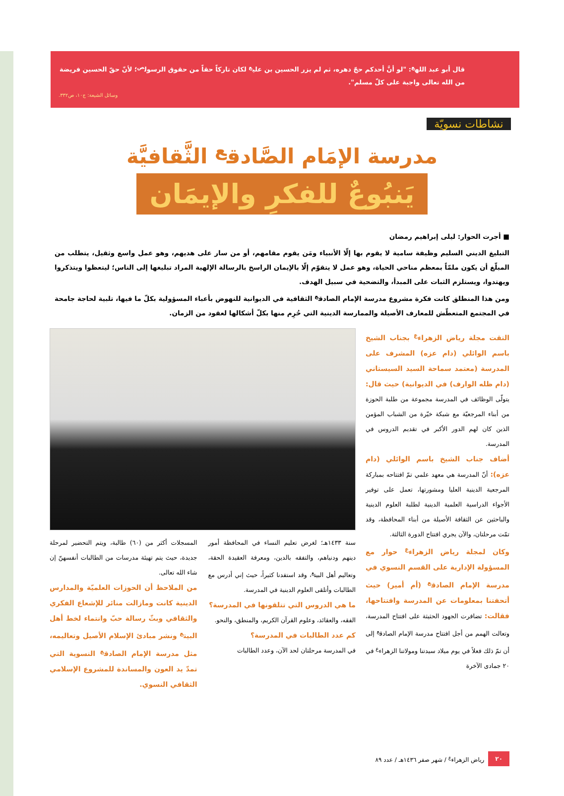قال أبو عبد الله<sup>ع</sup>: "لو أنَّ أحدكم حجّ دهره، ثم لم يزر الحسين بن علي<sup>ع</sup> لكان تاركاً حقاً من حقوق الرسول<sup>ص</sup>؛ لأنّ حقّ الحسين فريضة من الله تعالى واجبة على كلّ مسلم".
وسائل الشيعة: ج١٠، ص٣٣٢.
نشاطات نسويّة
مدرسة الإمَام الصَّادق<sup>ع</sup> الثَّقافيَّة
يَنبُوعٌ للفكرِ والإيمَان
■ أجرت الحوار: ليلى إبراهيم رمضان
التبليغ الديني السليم وظيفة سامية لا يقوم بها إلّا الأنبياء ومَن يقوم مقامهم، أو من سار على هديهم، وهو عمل واسع وثقيل، يتطلب من المبلّغ أن يكون ملمّاً بمعظم مناحي الحياة، وهو عمل لا يتقوّم إلّا بالإيمان الراسخ بالرسالة الإلهية المراد تبليغها إلى الناس؛ ليتعظوا ويتذكروا ويهتدوا، ويستلزم الثبات على المبدأ، والتضحية في سبيل الهدف.
ومن هذا المنطلق كانت فكرة مشروع مدرسة الإمام الصادق<sup>ع</sup> الثقافية في الديوانية للنهوض بأعباء المسؤولية بكلّ ما فيها، تلبية لحاجة جامحة في المجتمع المتعطّش للمعارف الأصيلة والممارسة الدينية التي حُرِم منها بكلّ أشكالها لعقود من الزمان.
التقت مجلة رياض الزهراء<sup>ع</sup> بجناب الشيخ باسم الوائلي (دام عزه) المشرف على المدرسة (معتمد سماحة السيد السيستاني (دام ظله الوارف) في الديوانية) حيث قال: يتولّى الوظائف في المدرسة مجموعة من طلبة الحوزة من أبناء المرجعيّة مع شبكة خيّرة من الشباب المؤمن الذين كان لهم الدور الأكبر في تقديم الدروس في المدرسة.
أضاف جناب الشيخ باسم الوائلي (دام عزه): أنّ المدرسة هي معهد علمي تمّ افتتاحه بمباركة المرجعية الدينية العليا ومشورتها، تعمل على توفير الأجواء الدراسية العلمية الدينية لطلبة العلوم الدينية والباحثين عن الثقافة الأصيلة من أبناء المحافظة، وقد تمّت مرحلتان، والآن يجري افتتاح الدورة الثالثة.
وكان لمجلة رياض الزهراء<sup>ع</sup> حوار مع المسؤولة الإدارية على القسم النسوي في مدرسة الإمام الصادق<sup>ع</sup> (أم أمير) حيث أتحفتنا بمعلومات عن المدرسة وافتتاحها، فقالت: تضافرت الجهود الحثيثة على افتتاح المدرسة، وتعالت الهمم من أجل افتتاح مدرسة الإمام الصادق<sup>ع</sup> إلى أن تمّ ذلك فعلاً في يوم ميلاد سيدتنا ومولاتنا الزهراء<sup>ع</sup> في ٢٠ جمادى الآخرة
سنة ١٤٣٣هـ؛ لغرض تعليم النساء في المحافظة أمور دينهم ودنياهم، والتفقه بالدين، ومعرفة العقيدة الحقة، وتعاليم أهل البيت<sup>ع</sup>، وقد استفدنا كثيراً، حيث إني أدرس مع الطالبات وأتلقى العلوم الدينية في المدرسة.
ما هي الدروس التي تتلقونها في المدرسة؟
الفقه، والعقائد، وعلوم القرآن الكريم، والمنطق، والنحو.
كم عدد الطالبات في المدرسة؟
في المدرسة مرحلتان لحد الآن، وعدد الطالبات
المسجلات أكثر من (٦٠) طالبة، ويتم التحضير لمرحلة جديدة، حيث يتم تهيئة مدرسات من الطالبات أنفسهنّ إن شاء الله تعالى.
من الملاحظ أن الحوزات العلميّة والمدارس الدينية كانت ومازالت منائر للإشعاع الفكري والثقافي وبثّ رسالة حبّ وانتماء لخط أهل البيت<sup>ع</sup> ونشر مبادئ الإسلام الأصيل وتعاليمه، مثل مدرسة الإمام الصادق<sup>ع</sup> النسوية التي تمدّ يد العون والمساندة للمشروع الإسلامي الثقافي النسوي.
٢٠ رياض الزهراء<sup>ع</sup> / شهر صفر ١٤٣٦هـ / عدد ٨٩